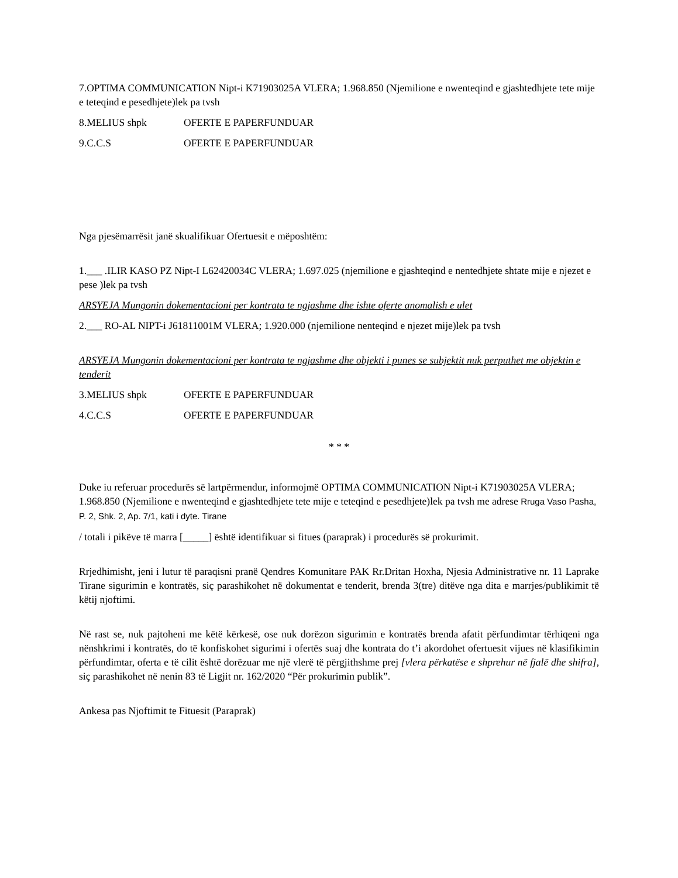7.OPTIMA COMMUNICATION Nipt-i K71903025A VLERA; 1.968.850 (Njemilione e nwenteqind e gjashtedhjete tete mije e teteqind e pesedhjete)lek pa tvsh
8.MELIUS shpk OFERTE E PAPERFUNDUAR
9.C.C.S OFERTE E PAPERFUNDUAR
Nga pjesëmarrësit janë skualifikuar Ofertuesit e mëposhtëm:
1.___ .ILIR KASO PZ Nipt-I L62420034C VLERA; 1.697.025 (njemilione e gjashteqind e nentedhjete shtate mije e njezet e pese )lek pa tvsh
ARSYEJA Mungonin dokementacioni per kontrata te ngjashme dhe ishte oferte anomalish e ulet
2.___ RO-AL NIPT-i J61811001M VLERA; 1.920.000 (njemilione nenteqind e njezet mije)lek pa tvsh
ARSYEJA Mungonin dokementacioni per kontrata te ngjashme dhe objekti i punes se subjektit nuk perputhet me objektin e tenderit
3.MELIUS shpk OFERTE E PAPERFUNDUAR
4.C.C.S OFERTE E PAPERFUNDUAR
* * *
Duke iu referuar procedurës së lartpërmendur, informojmë OPTIMA COMMUNICATION Nipt-i K71903025A VLERA; 1.968.850 (Njemilione e nwenteqind e gjashtedhjete tete mije e teteqind e pesedhjete)lek pa tvsh me adrese Rruga Vaso Pasha, P. 2, Shk. 2, Ap. 7/1, kati i dyte. Tirane
/ totali i pikëve të marra [_____] është identifikuar si fitues (paraprak) i procedurës së prokurimit.
Rrjedhimisht, jeni i lutur të paraqisni pranë Qendres Komunitare PAK Rr.Dritan Hoxha, Njesia Administrative nr. 11 Laprake Tirane sigurimin e kontratës, siç parashikohet në dokumentat e tenderit, brenda 3(tre) ditëve nga dita e marrjes/publikimit të këtij njoftimi.
Në rast se, nuk pajtoheni me këtë kërkesë, ose nuk dorëzon sigurimin e kontratës brenda afatit përfundimtar tërhiqeni nga nënshkrimi i kontratës, do të konfiskohet sigurimi i ofertës suaj dhe kontrata do t’i akordohet ofertuesit vijues në klasifikimin përfundimtar, oferta e të cilit është dorëzuar me një vlerë të përgjithshme prej [vlera përkatëse e shprehur në fjalë dhe shifra], siç parashikohet në nenin 83 të Ligjit nr. 162/2020 “Për prokurimin publik”.
Ankesa pas Njoftimit te Fituesit (Paraprak)